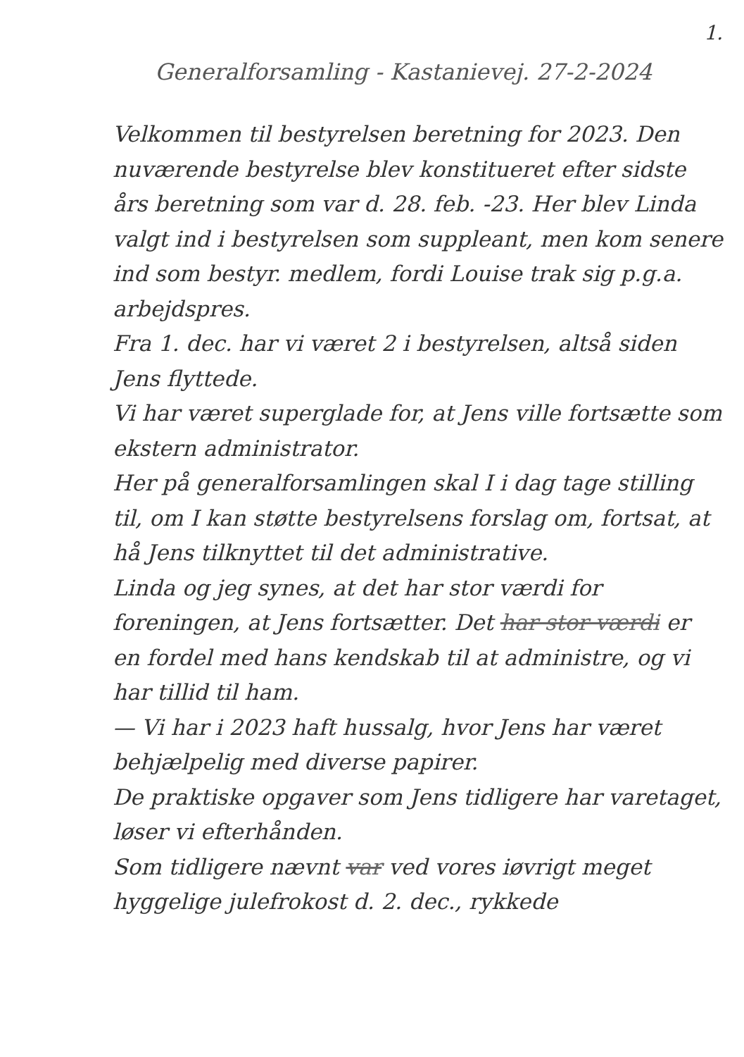1.
Generalforsamling - Kastanievej. 27-2-2024
Velkommen til bestyrelsen beretning for 2023. Den nuværende bestyrelse blev konstitueret efter sidste års beretning som var d. 28. feb. -23. Her blev Linda valgt ind i bestyrelsen som suppleant, men kom senere ind som bestyr. medlem, fordi Louise trak sig p.g.a. arbejdspres.
Fra 1. dec. har vi været 2 i bestyrelsen, altså siden Jens flyttede.
Vi har været superglade for, at Jens ville fortsætte som ekstern administrator.
Her på generalforsamlingen skal I i dag tage stilling til, om I kan støtte bestyrelsens forslag om, fortsat, at hå Jens tilknyttet til det administrative.
Linda og jeg synes, at det har stor værdi for foreningen, at Jens fortsætter. Det har stor værdi er en fordel med hans kendskab til at administre, og vi har tillid til ham.
— Vi har i 2023 haft hussalg, hvor Jens har været behjælpelig med diverse papirer.
De praktiske opgaver som Jens tidligere har varetaget, løser vi efterhånden.
Som tidligere nævnt var ved vores iøvrigt meget hyggelige julefrokost d. 2. dec., rykkede